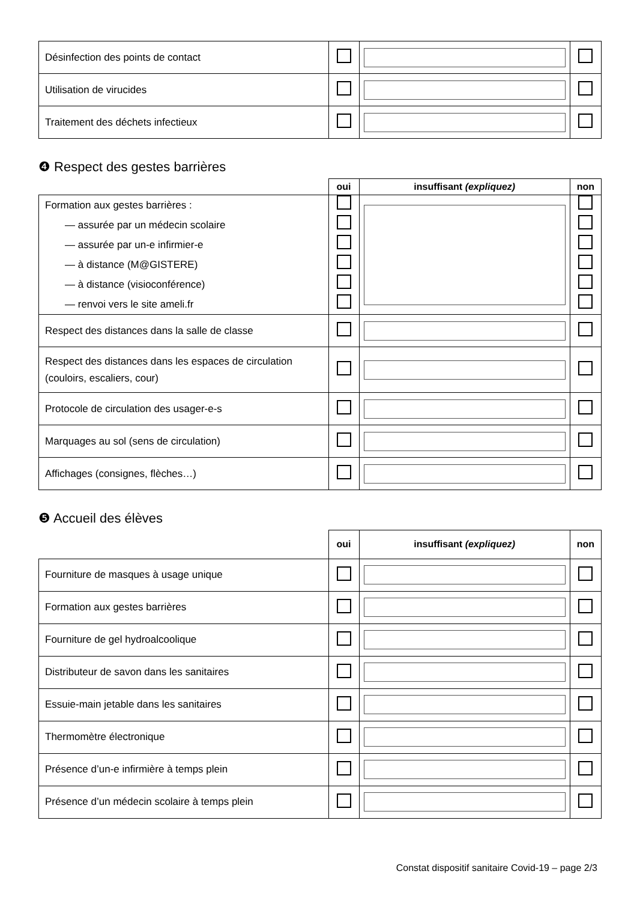| Désinfection des points de contact | | | |
| Utilisation de virucides | | | |
| Traitement des déchets infectieux | | | |
❹ Respect des gestes barrières
| | oui | insuffisant (expliquez) | non |
| --- | --- | --- | --- |
| Formation aux gestes barrières : — assurée par un médecin scolaire — assurée par un-e infirmier-e — à distance (M@GISTERE) — à distance (visioconférence) — renvoi vers le site ameli.fr | | | |
| Respect des distances dans la salle de classe | | | |
| Respect des distances dans les espaces de circulation (couloirs, escaliers, cour) | | | |
| Protocole de circulation des usager-e-s | | | |
| Marquages au sol (sens de circulation) | | | |
| Affichages (consignes, flèches…) | | | |
❺ Accueil des élèves
| | oui | insuffisant (expliquez) | non |
| --- | --- | --- | --- |
| Fourniture de masques à usage unique | | | |
| Formation aux gestes barrières | | | |
| Fourniture de gel hydroalcoolique | | | |
| Distributeur de savon dans les sanitaires | | | |
| Essuie-main jetable dans les sanitaires | | | |
| Thermomètre électronique | | | |
| Présence d’un-e infirmière à temps plein | | | |
| Présence d’un médecin scolaire à temps plein | | | |
Constat dispositif sanitaire Covid-19 – page 2/3